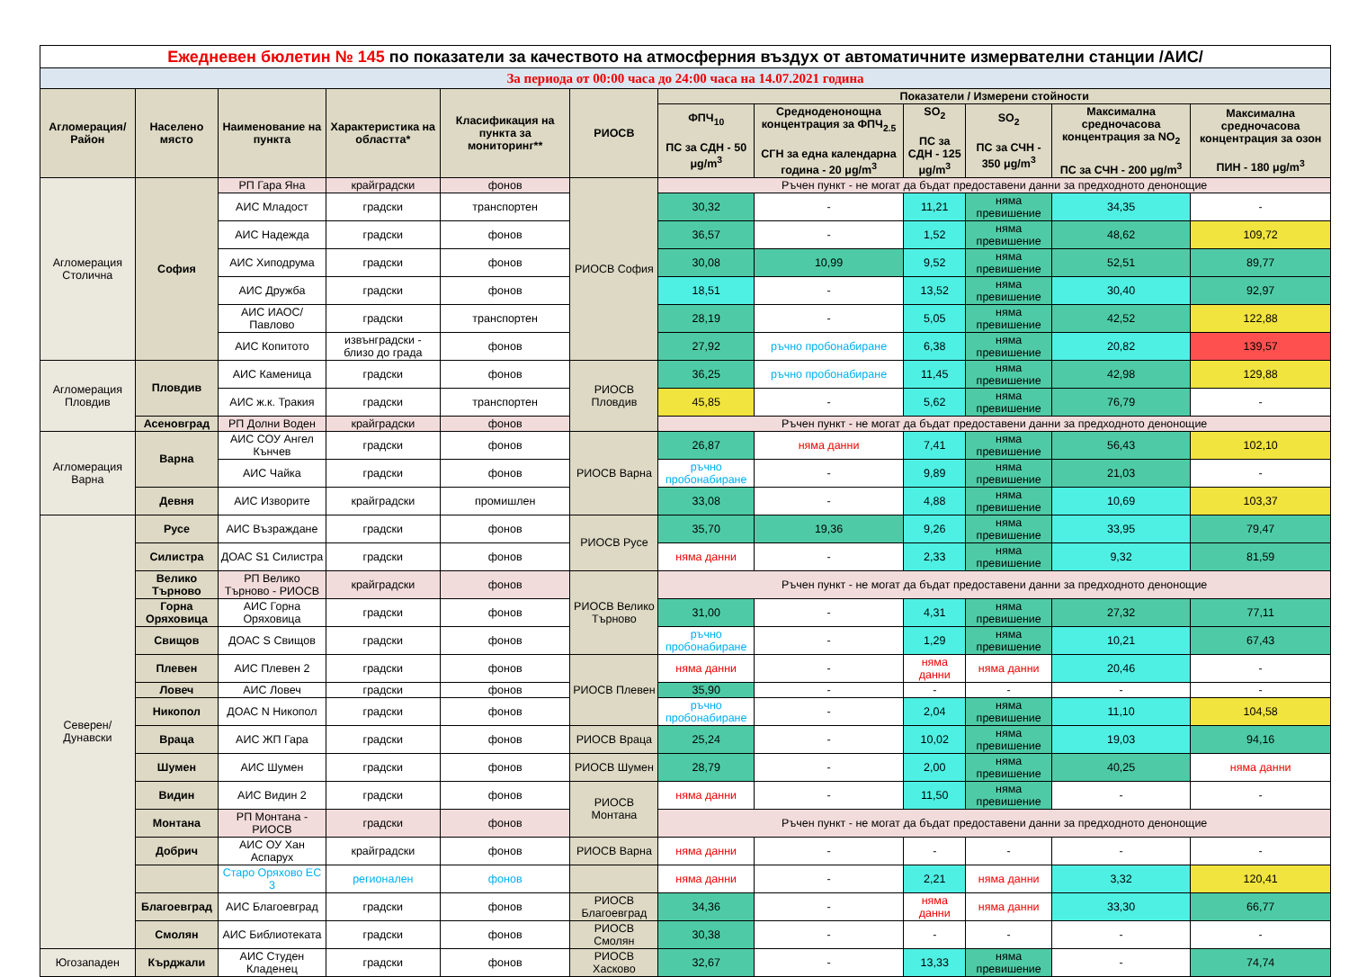| Ежедневен бюлетин № 145 по показатели за качеството на атмосферния въздух от автоматичните измервателни станции /АИС/ | | | | | | | | | | | | |
| За периода от 00:00 часа до 24:00 часа на 14.07.2021 година | | | | | | | | | | | | |
| Агломерация/ Район | Населено място | Наименование на пункта | Характеристика на областта* | Класификация на пункта за мониторинг** | РИОСВ | Показатели / Измерени стойности | | | | | | |
| | | | | | | ФПЧ<sub>10</sub> ПС за СДН - 50 μg/m<sup>3</sup> | Средноденонощна концентрация за ФПЧ<sub>2.5</sub> СГН за една календарна година - 20 μg/m<sup>3</sup> | SO<sub>2</sub> ПС за СДН - 125 μg/m<sup>3</sup> | SO<sub>2</sub> ПС за СЧН - 350 μg/m<sup>3</sup> | Максимална средночасова концентрация за NO<sub>2</sub> ПС за СЧН - 200 μg/m<sup>3</sup> | Максимална средночасова концентрация за озон ПИН - 180 μg/m<sup>3</sup> | |
| Агломерация Столична | София | РП Гара Яна | крайградски | фонов | РИОСВ София | Ръчен пункт - не могат да бъдат предоставени данни за предходното денонощие | | | | | | |
| | | АИС Младост | градски | транспортен | | 30,32 | - | 11,21 | няма превишение | 34,35 | - | |
| | | АИС Надежда | градски | фонов | | 36,57 | - | 1,52 | няма превишение | 48,62 | 109,72 | |
| | | АИС Хиподрума | градски | фонов | | 30,08 | 10,99 | 9,52 | няма превишение | 52,51 | 89,77 | |
| | | АИС Дружба | градски | фонов | | 18,51 | - | 13,52 | няма превишение | 30,40 | 92,97 | |
| | | АИС ИАОС/Павлово | градски | транспортен | | 28,19 | - | 5,05 | няма превишение | 42,52 | 122,88 | |
| | | АИС Копитото | извънградски - близо до града | фонов | | 27,92 | ръчно пробонабиране | 6,38 | няма превишение | 20,82 | 139,57 | |
| Агломерация Пловдив | Пловдив | АИС Каменица | градски | фонов | РИОСВ Пловдив | 36,25 | ръчно пробонабиране | 11,45 | няма превишение | 42,98 | 129,88 | |
| | | АИС ж.к. Тракия | градски | транспортен | | 45,85 | - | 5,62 | няма превишение | 76,79 | - | |
| | Асеновград | РП Долни Воден | крайградски | фонов | | Ръчен пункт - не могат да бъдат предоставени данни за предходното денонощие | | | | | | |
| Агломерация Варна | Варна | АИС СОУ Ангел Кънчев | градски | фонов | РИОСВ Варна | 26,87 | няма данни | 7,41 | няма превишение | 56,43 | 102,10 | |
| | | АИС Чайка | градски | фонов | | ръчно пробонабиране | - | 9,89 | няма превишение | 21,03 | - | |
| | Девня | АИС Изворите | крайградски | промишлен | | 33,08 | - | 4,88 | няма превишение | 10,69 | 103,37 | |
| Северен/ Дунавски | Русе | АИС Възраждане | градски | фонов | РИОСВ Русе | 35,70 | 19,36 | 9,26 | няма превишение | 33,95 | 79,47 | |
| | Силистра | ДОАС S1 Силистра | градски | фонов | | няма данни | - | 2,33 | няма превишение | 9,32 | 81,59 | |
| | Велико Търново | РП Велико Търново - РИОСВ | крайградски | фонов | РИОСВ Велико Търново | Ръчен пункт - не могат да бъдат предоставени данни за предходното денонощие | | | | | | |
| | Горна Оряховица | АИС Горна Оряховица | градски | фонов | | 31,00 | - | 4,31 | няма превишение | 27,32 | 77,11 | |
| | Свищов | ДОАС S Свищов | градски | фонов | | ръчно пробонабиране | - | 1,29 | няма превишение | 10,21 | 67,43 | |
| | Плевен | АИС Плевен 2 | градски | фонов | РИОСВ Плевен | няма данни | - | няма данни | няма данни | 20,46 | - | |
| | Ловеч | АИС Ловеч | градски | фонов | | 35,90 | - | - | - | - | - | |
| | Никопол | ДОАС N Никопол | градски | фонов | | ръчно пробонабиране | - | 2,04 | няма превишение | 11,10 | 104,58 | |
| | Враца | АИС ЖП Гара | градски | фонов | РИОСВ Враца | 25,24 | - | 10,02 | няма превишение | 19,03 | 94,16 | |
| | Шумен | АИС Шумен | градски | фонов | РИОСВ Шумен | 28,79 | - | 2,00 | няма превишение | 40,25 | няма данни | |
| | Видин | АИС Видин 2 | градски | фонов | РИОСВ Монтана | няма данни | - | 11,50 | няма превишение | - | - | |
| | Монтана | РП Монтана - РИОСВ | градски | фонов | | Ръчен пункт - не могат да бъдат предоставени данни за предходното денонощие | | | | | | |
| | Добрич | АИС ОУ Хан Аспарух | крайградски | фонов | РИОСВ Варна | няма данни | - | - | - | - | - | |
| | | Старо Оряхово ЕС 3 | регионален | фонов | | няма данни | - | 2,21 | няма данни | 3,32 | 120,41 | |
| | | Благоевград | АИС Благоевград | градски | фонов | РИОСВ Благоевград | 34,36 | - | няма данни | няма данни | 33,30 | 66,77 |
| | | Смолян | АИС Библиотеката | градски | фонов | РИОСВ Смолян | 30,38 | - | - | - | - | - |
| Югозападен | Кърджали | АИС Студен Кладенец | градски | фонов | РИОСВ Хасково | 32,67 | - | 13,33 | няма превишение | - | 74,74 | |